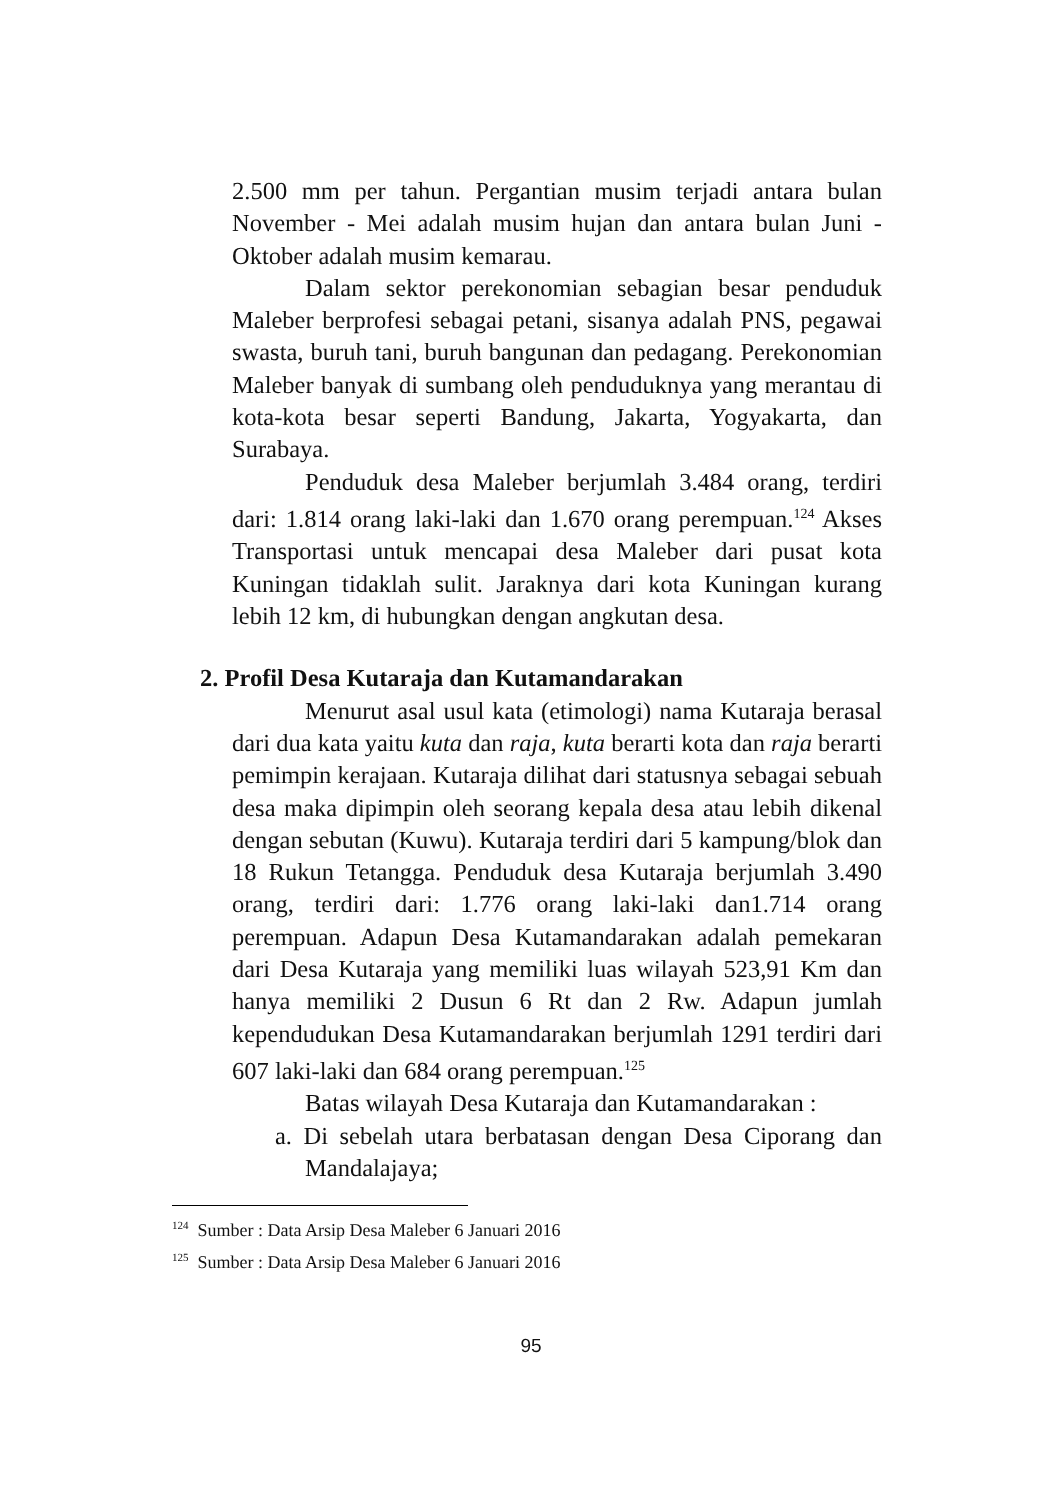2.500 mm per tahun. Pergantian musim terjadi antara bulan November - Mei adalah musim hujan dan antara bulan Juni - Oktober adalah musim kemarau.
Dalam sektor perekonomian sebagian besar penduduk Maleber berprofesi sebagai petani, sisanya adalah PNS, pegawai swasta, buruh tani, buruh bangunan dan pedagang. Perekonomian Maleber banyak di sumbang oleh penduduknya yang merantau di kota-kota besar seperti Bandung, Jakarta, Yogyakarta, dan Surabaya.
Penduduk desa Maleber berjumlah 3.484 orang, terdiri dari: 1.814 orang laki-laki dan 1.670 orang perempuan.<sup>124</sup> Akses Transportasi untuk mencapai desa Maleber dari pusat kota Kuningan tidaklah sulit. Jaraknya dari kota Kuningan kurang lebih 12 km, di hubungkan dengan angkutan desa.
2. Profil Desa Kutaraja dan Kutamandarakan
Menurut asal usul kata (etimologi) nama Kutaraja berasal dari dua kata yaitu kuta dan raja, kuta berarti kota dan raja berarti pemimpin kerajaan. Kutaraja dilihat dari statusnya sebagai sebuah desa maka dipimpin oleh seorang kepala desa atau lebih dikenal dengan sebutan (Kuwu). Kutaraja terdiri dari 5 kampung/blok dan 18 Rukun Tetangga. Penduduk desa Kutaraja berjumlah 3.490 orang, terdiri dari: 1.776 orang laki-laki dan1.714 orang perempuan. Adapun Desa Kutamandarakan adalah pemekaran dari Desa Kutaraja yang memiliki luas wilayah 523,91 Km dan hanya memiliki 2 Dusun 6 Rt dan 2 Rw. Adapun jumlah kependudukan Desa Kutamandarakan berjumlah 1291 terdiri dari 607 laki-laki dan 684 orang perempuan.<sup>125</sup>
Batas wilayah Desa Kutaraja dan Kutamandarakan :
a. Di sebelah utara berbatasan dengan Desa Ciporang dan Mandalajaya;
<sup>124</sup> Sumber : Data Arsip Desa Maleber 6 Januari 2016
<sup>125</sup> Sumber : Data Arsip Desa Maleber 6 Januari 2016
95